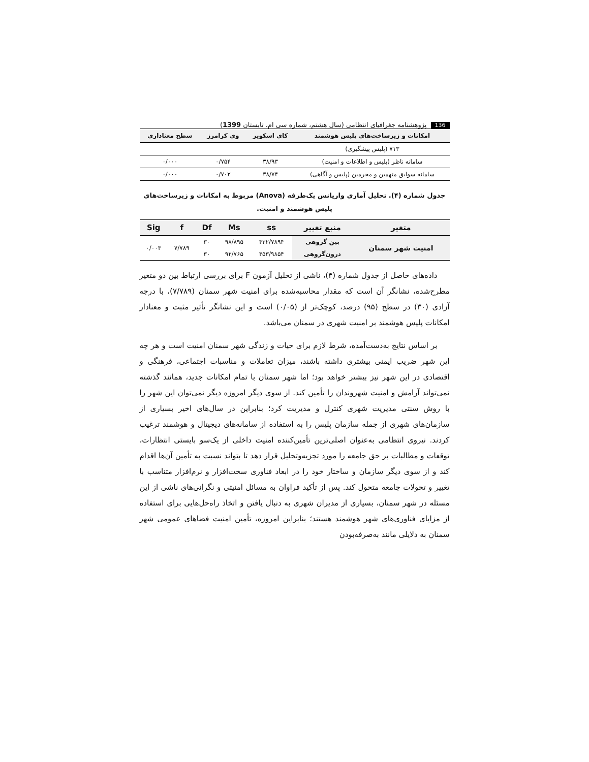136 پژوهشنامه جغرافیای انتظامی (سال هشتم، شماره سی ام، تابستان 1399)
| امکانات و زیرساخت‌های پلیس هوشمند | کای اسکویر | وی کرامرز | سطح معناداری |
| --- | --- | --- | --- |
| ۷۱۳ (پلیس پیشگیری) | | | |
| سامانه ناظر (پلیس و اطلاعات و امنیت) | ۳۸/۹۳ | ۰/۷۵۴ | ۰/۰۰۰ |
| سامانه سوابق متهمین و مجرمین (پلیس و آگاهی) | ۳۸/۷۴ | ۰/۷۰۲ | ۰/۰۰۰ |
جدول شماره (۴). تحلیل آماری واریانس یک‌طرفه (Anova) مربوط به امکانات و زیرساخت‌های پلیس هوشمند و امنیت.
| متغیر | منبع تغییر | ss | Ms | Df | f | Sig |
| --- | --- | --- | --- | --- | --- | --- |
| امنیت شهر سمنان | بین گروهی | ۴۳۲/۷۸۹۴ | ۹۸/۸۹۵ | ۳۰ | ۷/۷۸۹ | ۰/۰۰۳ |
| | درون‌گروهی | ۴۵۳/۹۸۵۴ | ۹۲/۷۶۵ | ۳۰ | | |
داده‌های حاصل از جدول شماره (۴)، ناشی از تحلیل آزمون F برای بررسی ارتباط بین دو متغیر مطرح‌شده، نشانگر آن است که مقدار محاسبه‌شده برای امنیت شهر سمنان (۷/۷۸۹)، با درجه آزادی (۳۰) در سطح (۹۵) درصد، کوچک‌تر از (۰/۰۵) است و این نشانگر تأثیر مثبت و معنادار امکانات پلیس هوشمند بر امنیت شهری در سمنان می‌باشد.
بر اساس نتایج به‌دست‌آمده، شرط لازم برای حیات و زندگی شهر سمنان امنیت است و هر چه این شهر ضریب ایمنی بیشتری داشته باشند، میزان تعاملات و مناسبات اجتماعی، فرهنگی و اقتصادی در این شهر نیز بیشتر خواهد بود؛ اما شهر سمنان با تمام امکانات جدید، همانند گذشته نمی‌تواند آرامش و امنیت شهروندان را تأمین کند. از سوی دیگر امروزه دیگر نمی‌توان این شهر را با روش سنتی مدیریت شهری کنترل و مدیریت کرد؛ بنابراین در سال‌های اخیر بسیاری از سازمان‌های شهری از جمله سازمان پلیس را به استفاده از سامانه‌های دیجیتال و هوشمند ترغیب کردند. نیروی انتظامی به‌عنوان اصلی‌ترین تأمین‌کننده امنیت داخلی از یک‌سو بایستی انتظارات، توقعات و مطالبات بر حق جامعه را مورد تجزیه‌وتحلیل قرار دهد تا بتواند نسبت به تأمین آن‌ها اقدام کند و از سوی دیگر سازمان و ساختار خود را در ابعاد فناوری سخت‌افزار و نرم‌افزار متناسب با تغییر و تحولات جامعه متحول کند. پس از تأکید فراوان به مسائل امنیتی و نگرانی‌های ناشی از این مسئله در شهر سمنان، بسیاری از مدیران شهری به دنبال یافتن و اتخاذ راه‌حل‌هایی برای استفاده از مزایای فناوری‌های شهر هوشمند هستند؛ بنابراین امروزه، تأمین امنیت فضاهای عمومی شهر سمنان به دلایلی مانند به‌صرفه‌بودن